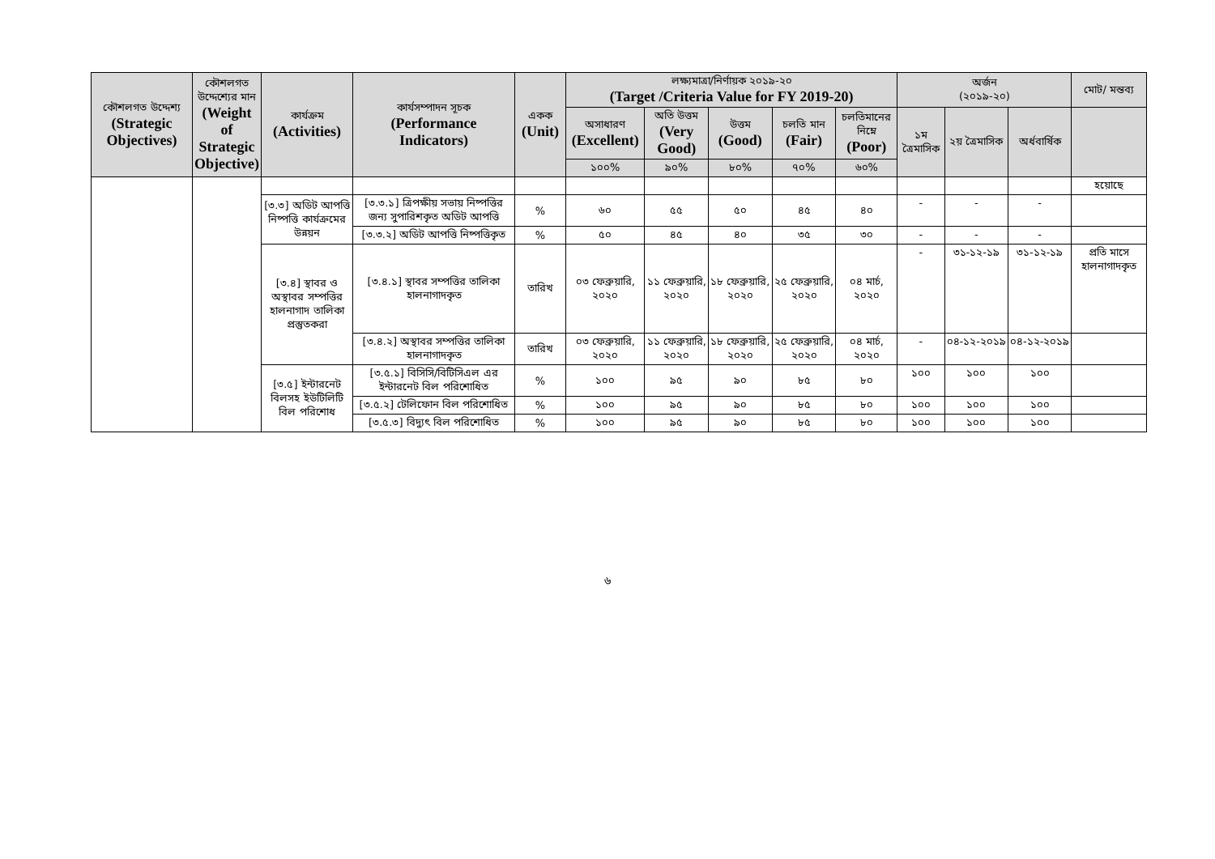| কৌশলগত উদ্দেশ্য (Strategic Objectives) | কৌশলগত উদ্দেশ্যের মান (Weight of Strategic Objective) | কার্যক্রম (Activities) | কার্যসম্পাদন সূচক (Performance Indicators) | একক (Unit) | লক্ষ্যমাত্রা/নির্ণায়ক ২০১৯-২০ (Target /Criteria Value for FY 2019-20) | | | | | অর্জন (২০১৯-২০) | | | মোট/ মন্তব্য |
| --- | --- | --- | --- | --- | --- | --- | --- | --- | --- | --- | --- | --- | --- |
| | | | | | অসাধারণ (Excellent) | অতি উত্তম (Very Good) | উত্তম (Good) | চলতি মান (Fair) | চলতিমানের নিম্নে (Poor) | ১ম ত্রৈমাসিক | ২য় ত্রৈমাসিক | অর্ধবার্ষিক | |
| | | | | | ১০০% | ৯০% | ৮০% | ৭০% | ৬০% | | | | |
| | | | | | | | | | | | | | হয়োছে |
| | | [৩.৩] অডিট আপত্তি নিষ্পত্তি কার্যক্রমের উন্নয়ন | [৩.৩.১] ত্রিপক্ষীয় সভায় নিষ্পত্তির জন্য সুপারিশকৃত অডিট আপত্তি | % | ৬০ | ৫৫ | ৫০ | ৪৫ | ৪০ | - | - | - | |
| | | | [৩.৩.২] অডিট আপত্তি নিষ্পত্তিকৃত | % | ৫০ | ৪৫ | ৪০ | ৩৫ | ৩০ | - | - | - | |
| | | [৩.৪] স্থাবর ও অস্থাবর সম্পত্তির হালনাগাদ তালিকা প্রস্তুতকরা | [৩.৪.১] স্থাবর সম্পত্তির তালিকা হালনাগাদকৃত | তারিখ | ০৩ ফেব্রুয়ারি, ২০২০ | ১১ ফেব্রুয়ারি, ২০২০ | ১৮ ফেব্রুয়ারি, ২০২০ | ২৫ ফেব্রুয়ারি, ২০২০ | ০৪ মার্চ, ২০২০ | - | ৩১-১২-১৯ | ৩১-১২-১৯ | প্রতি মাসে হালনাগাদকৃত |
| | | | [৩.৪.২] অস্থাবর সম্পত্তির তালিকা হালনাগাদকৃত | তারিখ | ০৩ ফেব্রুয়ারি, ২০২০ | ১১ ফেব্রুয়ারি, ২০২০ | ১৮ ফেব্রুয়ারি, ২০২০ | ২৫ ফেব্রুয়ারি, ২০২০ | ০৪ মার্চ, ২০২০ | - | ০৪-১২-২০১৯ | ০৪-১২-২০১৯ | |
| | | [৩.৫] ইন্টারনেট বিলসহ ইউটিলিটি বিল পরিশোধ | [৩.৫.১] বিসিসি/বিটিসিএল এর ইন্টারনেট বিল পরিশোধিত | % | ১০০ | ৯৫ | ৯০ | ৮৫ | ৮০ | ১০০ | ১০০ | ১০০ | |
| | | | [৩.৫.২] টেলিফোন বিল পরিশোধিত | % | ১০০ | ৯৫ | ৯০ | ৮৫ | ৮০ | ১০০ | ১০০ | ১০০ | |
| | | | [৩.৫.৩] বিদ্যুৎ বিল পরিশোধিত | % | ১০০ | ৯৫ | ৯০ | ৮৫ | ৮০ | ১০০ | ১০০ | ১০০ | |
৬